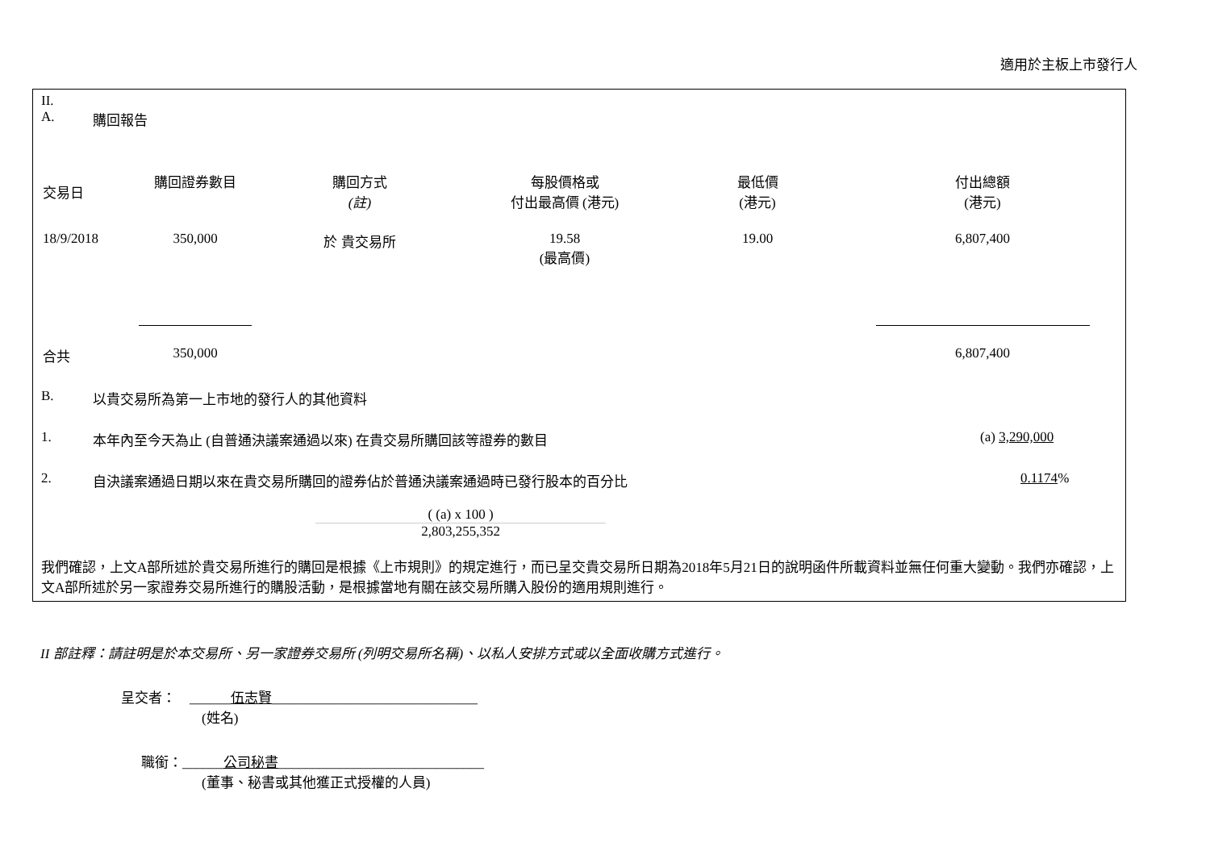適用於主板上市發行人
II.
A. 購回報告
| 交易日 | 購回證券數目 | 購回方式 (註) | 每股價格或 付出最高價 (港元) | 最低價 (港元) | 付出總額 (港元) |
| --- | --- | --- | --- | --- | --- |
| 18/9/2018 | 350,000 | 於 貴交易所 | 19.58 (最高價) | 19.00 | 6,807,400 |
| 合共 | 350,000 | | | | 6,807,400 |
B. 以貴交易所為第一上市地的發行人的其他資料
1. 本年內至今天為止 (自普通決議案通過以來) 在貴交易所購回該等證券的數目 (a) 3,290,000
2. 自決議案通過日期以來在貴交易所購回的證券佔於普通決議案通過時已發行股本的百分比 0.1174%
( (a) x 100 )
2,803,255,352
我們確認，上文A部所述於貴交易所進行的購回是根據《上市規則》的規定進行，而已呈交貴交易所日期為2018年5月21日的說明函件所載資料並無任何重大變動。我們亦確認，上文A部所述於另一家證券交易所進行的購股活動，是根據當地有關在該交易所購入股份的適用規則進行。
II 部註釋：請註明是於本交易所、另一家證券交易所 (列明交易所名稱)、以私人安排方式或以全面收購方式進行。
呈交者：　______伍志賢______________________________
(姓名)
職銜：______公司秘書______________________________
(董事、秘書或其他獲正式授權的人員)